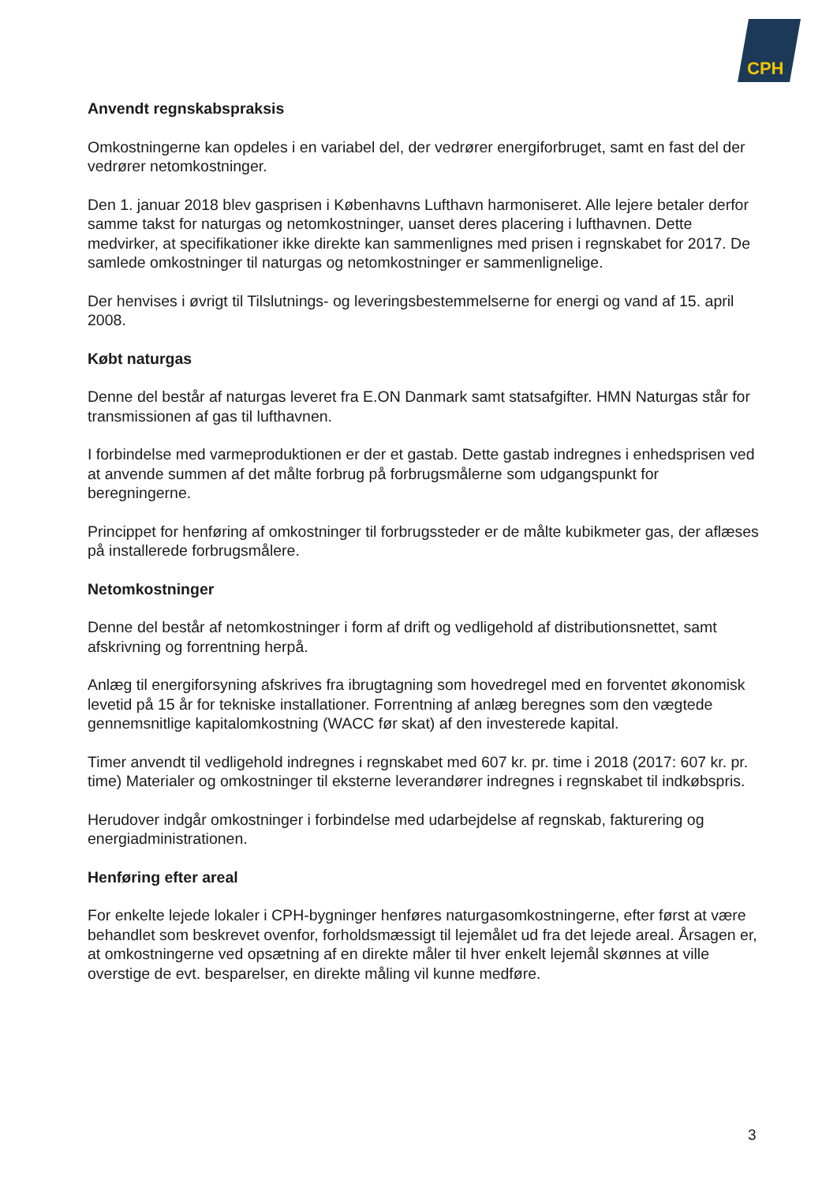CPH
Anvendt regnskabspraksis
Omkostningerne kan opdeles i en variabel del, der vedrører energiforbruget, samt en fast del der vedrører netomkostninger.
Den 1. januar 2018 blev gasprisen i Københavns Lufthavn harmoniseret. Alle lejere betaler derfor samme takst for naturgas og netomkostninger, uanset deres placering i lufthavnen. Dette medvirker, at specifikationer ikke direkte kan sammenlignes med prisen i regnskabet for 2017. De samlede omkostninger til naturgas og netomkostninger er sammenlignelige.
Der henvises i øvrigt til Tilslutnings- og leveringsbestemmelserne for energi og vand af 15. april 2008.
Købt naturgas
Denne del består af naturgas leveret fra E.ON Danmark samt statsafgifter. HMN Naturgas står for transmissionen af gas til lufthavnen.
I forbindelse med varmeproduktionen er der et gastab. Dette gastab indregnes i enhedsprisen ved at anvende summen af det målte forbrug på forbrugsmålerne som udgangspunkt for beregningerne.
Princippet for henføring af omkostninger til forbrugssteder er de målte kubikmeter gas, der aflæses på installerede forbrugsmålere.
Netomkostninger
Denne del består af netomkostninger i form af drift og vedligehold af distributionsnettet, samt afskrivning og forrentning herpå.
Anlæg til energiforsyning afskrives fra ibrugtagning som hovedregel med en forventet økonomisk levetid på 15 år for tekniske installationer. Forrentning af anlæg beregnes som den vægtede gennemsnitlige kapitalomkostning (WACC før skat) af den investerede kapital.
Timer anvendt til vedligehold indregnes i regnskabet med 607 kr. pr. time i 2018 (2017: 607 kr. pr. time) Materialer og omkostninger til eksterne leverandører indregnes i regnskabet til indkøbspris.
Herudover indgår omkostninger i forbindelse med udarbejdelse af regnskab, fakturering og energiadministrationen.
Henføring efter areal
For enkelte lejede lokaler i CPH-bygninger henføres naturgasomkostningerne, efter først at være behandlet som beskrevet ovenfor, forholdsmæssigt til lejemålet ud fra det lejede areal. Årsagen er, at omkostningerne ved opsætning af en direkte måler til hver enkelt lejemål skønnes at ville overstige de evt. besparelser, en direkte måling vil kunne medføre.
3